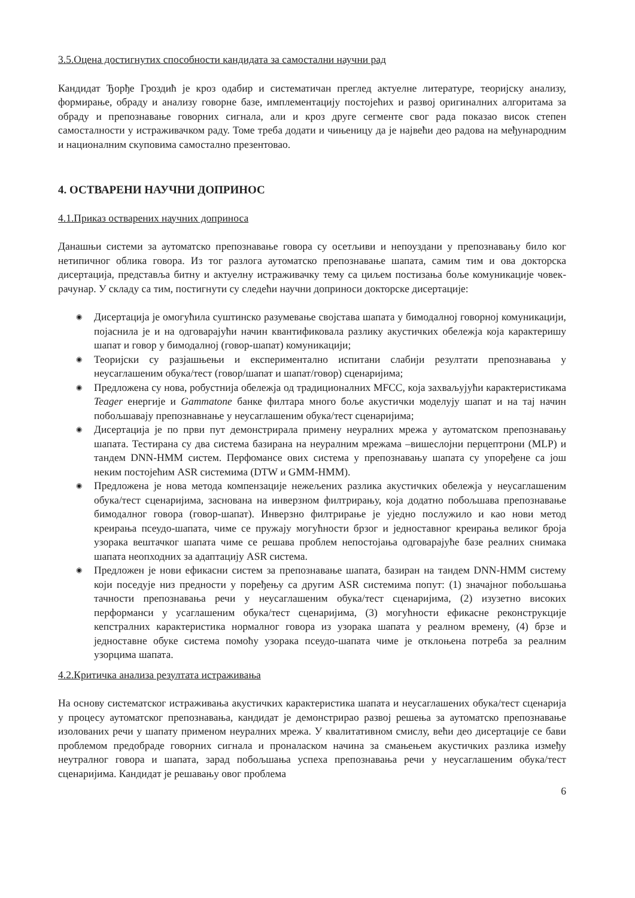3.5.Оцена достигнутих способности кандидата за самостални научни рад
Кандидат Ђорђе Гроздић је кроз одабир и систематичан преглед актуелне литературе, теоријску анализу, формирање, обраду и анализу говорне базе, имплементацију постојећих и развој оригиналних алгоритама за обраду и препознавање говорних сигнала, али и кроз друге сегменте свог рада показао висок степен самосталности у истраживачком раду. Томе треба додати и чињеницу да је највећи део радова на међународним и националним скуповима самостално презентовао.
4. ОСТВАРЕНИ НАУЧНИ ДОПРИНОС
4.1.Приказ остварених научних доприноса
Данашњи системи за аутоматско препознавање говора су осетљиви и непоуздани у препознавању било ког нетипичног облика говора. Из тог разлога аутоматско препознавање шапата, самим тим и ова докторска дисертација, представља битну и актуелну истраживачку тему са циљем постизања боље комуникације човек-рачунар. У складу са тим, постигнути су следећи научни доприноси докторске дисертације:
◉ Дисертација је омогућила суштинско разумевање својстава шапата у бимодалној говорној комуникацији, појаснила је и на одговарајући начин квантификовала разлику акустичких обележја која карактеришу шапат и говор у бимодалној (говор-шапат) комуникацији;
◉ Теоријски су разјашњењи и експериментално испитани слабији резултати препознавања у неусаглашеним обука/тест (говор/шапат и шапат/говор) сценаријима;
◉ Предложена су нова, робустнија обележја од традиционалних MFCC, која захваљујући карактеристикама Teager енергије и Gammatone банке филтара много боље акустички моделују шапат и на тај начин побољшавају препознавнање у неусаглашеним обука/тест сценаријима;
◉ Дисертација је по први пут демонстрирала примену неуралних мрежа у аутоматском препознавању шапата. Тестирана су два система базирана на неуралним мрежама –вишеслојни перцептрони (MLP) и тандем DNN-HMM систем. Перфомансе ових система у препознавању шапата су упоређене са још неким постојећим ASR системима (DTW и GMM-HMM).
◉ Предложена је нова метода компензације нежељених разлика акустичких обележја у неусаглашеним обука/тест сценаријима, заснована на инверзном филтрирању, која додатно побољшава препознавање бимодалног говора (говор-шапат). Инверзно филтрирање је уједно послужило и као нови метод креирања псеудо-шапата, чиме се пружају могућности брзог и једноставног креирања великог броја узорака вештачког шапата чиме се решава проблем непостојања одговарајуће базе реалних снимака шапата неопходних за адаптацију ASR система.
◉ Предложен је нови ефикасни систем за препознавање шапата, базиран на тандем DNN-HMM систему који поседује низ предности у поређењу са другим ASR системима попут: (1) значајног побољшања тачности препознавања речи у неусаглашеним обука/тест сценаријима, (2) изузетно високих перформанси у усаглашеним обука/тест сценаријима, (3) могућности ефикасне реконструкције кепстралних карактеристика нормалног говора из узорака шапата у реалном времену, (4) брзе и једноставне обуке система помоћу узорака псеудо-шапата чиме је отклоњена потреба за реалним узорцима шапата.
4.2.Критичка анализа резултата истраживања
На основу систематског истраживања акустичких карактеристика шапата и неусаглашених обука/тест сценарија у процесу аутоматског препознавања, кандидат је демонстрирао развој решења за аутоматско препознавање изолованих речи у шапату применом неуралних мрежа. У квалитативном смислу, већи део дисертације се бави проблемом предобраде говорних сигнала и проналаском начина за смањењем акустичких разлика између неутралног говора и шапата, зарад побољшања успеха препознавања речи у неусаглашеним обука/тест сценаријима. Кандидат је решавању овог проблема
6